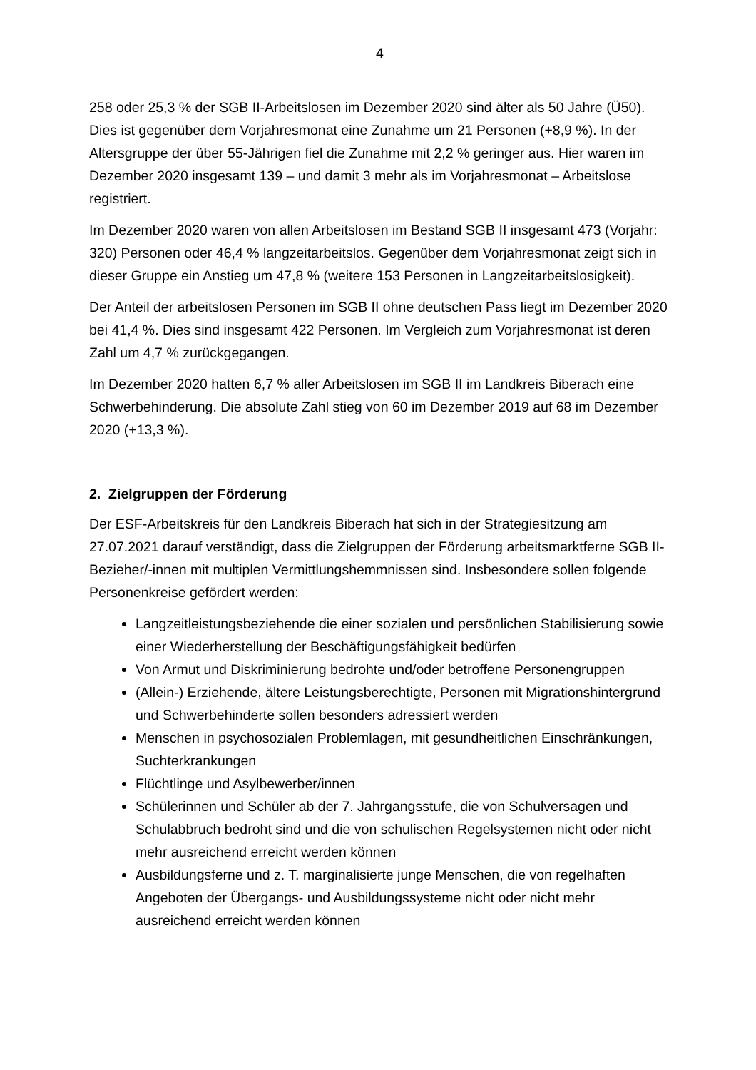4
258 oder 25,3 % der SGB II-Arbeitslosen im Dezember 2020 sind älter als 50 Jahre (Ü50). Dies ist gegenüber dem Vorjahresmonat eine Zunahme um 21 Personen (+8,9 %). In der Altersgruppe der über 55-Jährigen fiel die Zunahme mit 2,2 % geringer aus. Hier waren im Dezember 2020 insgesamt 139 – und damit 3 mehr als im Vorjahresmonat – Arbeitslose registriert.
Im Dezember 2020 waren von allen Arbeitslosen im Bestand SGB II insgesamt 473 (Vorjahr: 320) Personen oder 46,4 % langzeitarbeitslos. Gegenüber dem Vorjahresmonat zeigt sich in dieser Gruppe ein Anstieg um 47,8 % (weitere 153 Personen in Langzeitarbeitslosigkeit).
Der Anteil der arbeitslosen Personen im SGB II ohne deutschen Pass liegt im Dezember 2020 bei 41,4 %. Dies sind insgesamt 422 Personen. Im Vergleich zum Vorjahresmonat ist deren Zahl um 4,7 % zurückgegangen.
Im Dezember 2020 hatten 6,7 % aller Arbeitslosen im SGB II im Landkreis Biberach eine Schwerbehinderung. Die absolute Zahl stieg von 60 im Dezember 2019 auf 68 im Dezember 2020 (+13,3 %).
2. Zielgruppen der Förderung
Der ESF-Arbeitskreis für den Landkreis Biberach hat sich in der Strategiesitzung am 27.07.2021 darauf verständigt, dass die Zielgruppen der Förderung arbeitsmarktferne SGB II-Bezieher/-innen mit multiplen Vermittlungshemmnissen sind. Insbesondere sollen folgende Personenkreise gefördert werden:
Langzeitleistungsbeziehende die einer sozialen und persönlichen Stabilisierung sowie einer Wiederherstellung der Beschäftigungsfähigkeit bedürfen
Von Armut und Diskriminierung bedrohte und/oder betroffene Personengruppen
(Allein-) Erziehende, ältere Leistungsberechtigte, Personen mit Migrationshintergrund und Schwerbehinderte sollen besonders adressiert werden
Menschen in psychosozialen Problemlagen, mit gesundheitlichen Einschränkungen, Suchterkrankungen
Flüchtlinge und Asylbewerber/innen
Schülerinnen und Schüler ab der 7. Jahrgangsstufe, die von Schulversagen und Schulabbruch bedroht sind und die von schulischen Regelsystemen nicht oder nicht mehr ausreichend erreicht werden können
Ausbildungsferne und z. T. marginalisierte junge Menschen, die von regelhaften Angeboten der Übergangs- und Ausbildungssysteme nicht oder nicht mehr ausreichend erreicht werden können